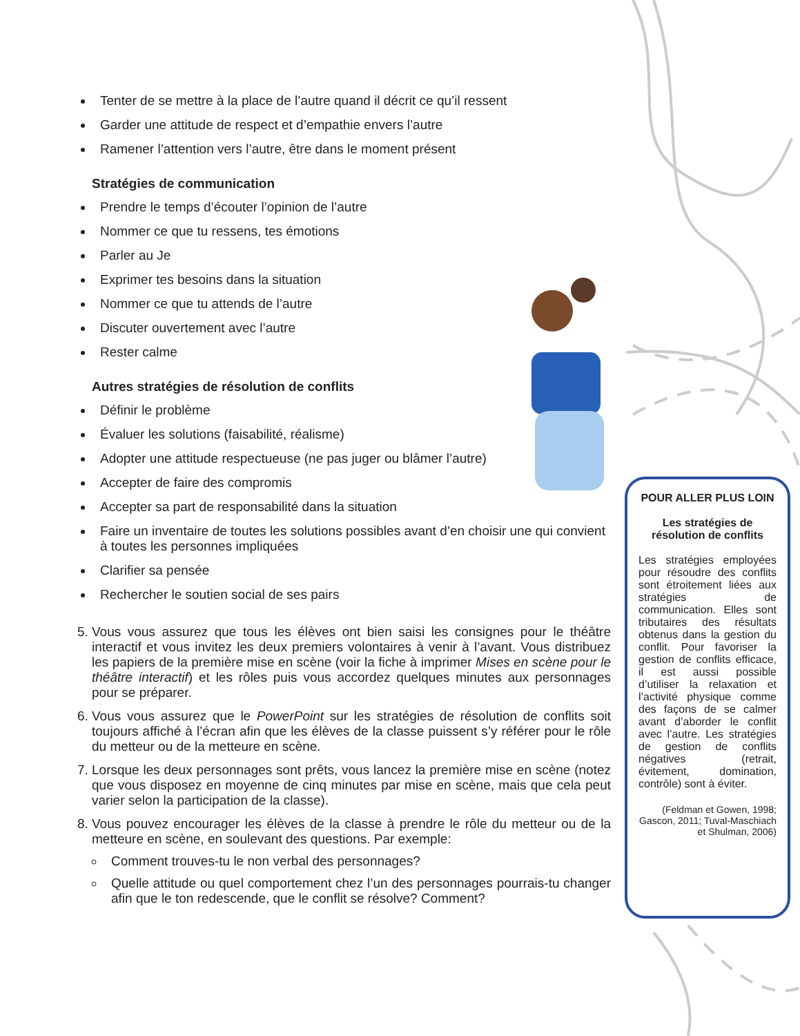Tenter de se mettre à la place de l’autre quand il décrit ce qu’il ressent
Garder une attitude de respect et d’empathie envers l’autre
Ramener l’attention vers l’autre, être dans le moment présent
Stratégies de communication
Prendre le temps d’écouter l’opinion de l’autre
Nommer ce que tu ressens, tes émotions
Parler au Je
Exprimer tes besoins dans la situation
Nommer ce que tu attends de l’autre
Discuter ouvertement avec l’autre
Rester calme
Autres stratégies de résolution de conflits
Définir le problème
Évaluer les solutions (faisabilité, réalisme)
Adopter une attitude respectueuse (ne pas juger ou blâmer l’autre)
Accepter de faire des compromis
Accepter sa part de responsabilité dans la situation
Faire un inventaire de toutes les solutions possibles avant d’en choisir une qui convient à toutes les personnes impliquées
Clarifier sa pensée
Rechercher le soutien social de ses pairs
5. Vous vous assurez que tous les élèves ont bien saisi les consignes pour le théâtre interactif et vous invitez les deux premiers volontaires à venir à l’avant. Vous distribuez les papiers de la première mise en scène (voir la fiche à imprimer Mises en scène pour le théâtre interactif) et les rôles puis vous accordez quelques minutes aux personnages pour se préparer.
6. Vous vous assurez que le PowerPoint sur les stratégies de résolution de conflits soit toujours affiché à l’écran afin que les élèves de la classe puissent s’y référer pour le rôle du metteur ou de la metteure en scène.
7. Lorsque les deux personnages sont prêts, vous lancez la première mise en scène (notez que vous disposez en moyenne de cinq minutes par mise en scène, mais que cela peut varier selon la participation de la classe).
8. Vous pouvez encourager les élèves de la classe à prendre le rôle du metteur ou de la metteure en scène, en soulevant des questions. Par exemple:
Comment trouves-tu le non verbal des personnages?
Quelle attitude ou quel comportement chez l’un des personnages pourrais-tu changer afin que le ton redescende, que le conflit se résolve? Comment?
POUR ALLER PLUS LOIN
Les stratégies de résolution de conflits
Les stratégies employées pour résoudre des conflits sont étroitement liées aux stratégies de communication. Elles sont tributaires des résultats obtenus dans la gestion du conflit. Pour favoriser la gestion de conflits efficace, il est aussi possible d’utiliser la relaxation et l’activité physique comme des façons de se calmer avant d’aborder le conflit avec l’autre. Les stratégies de gestion de conflits négatives (retrait, évitement, domination, contrôle) sont à éviter.
(Feldman et Gowen, 1998; Gascon, 2011; Tuval-Maschiach et Shulman, 2006)